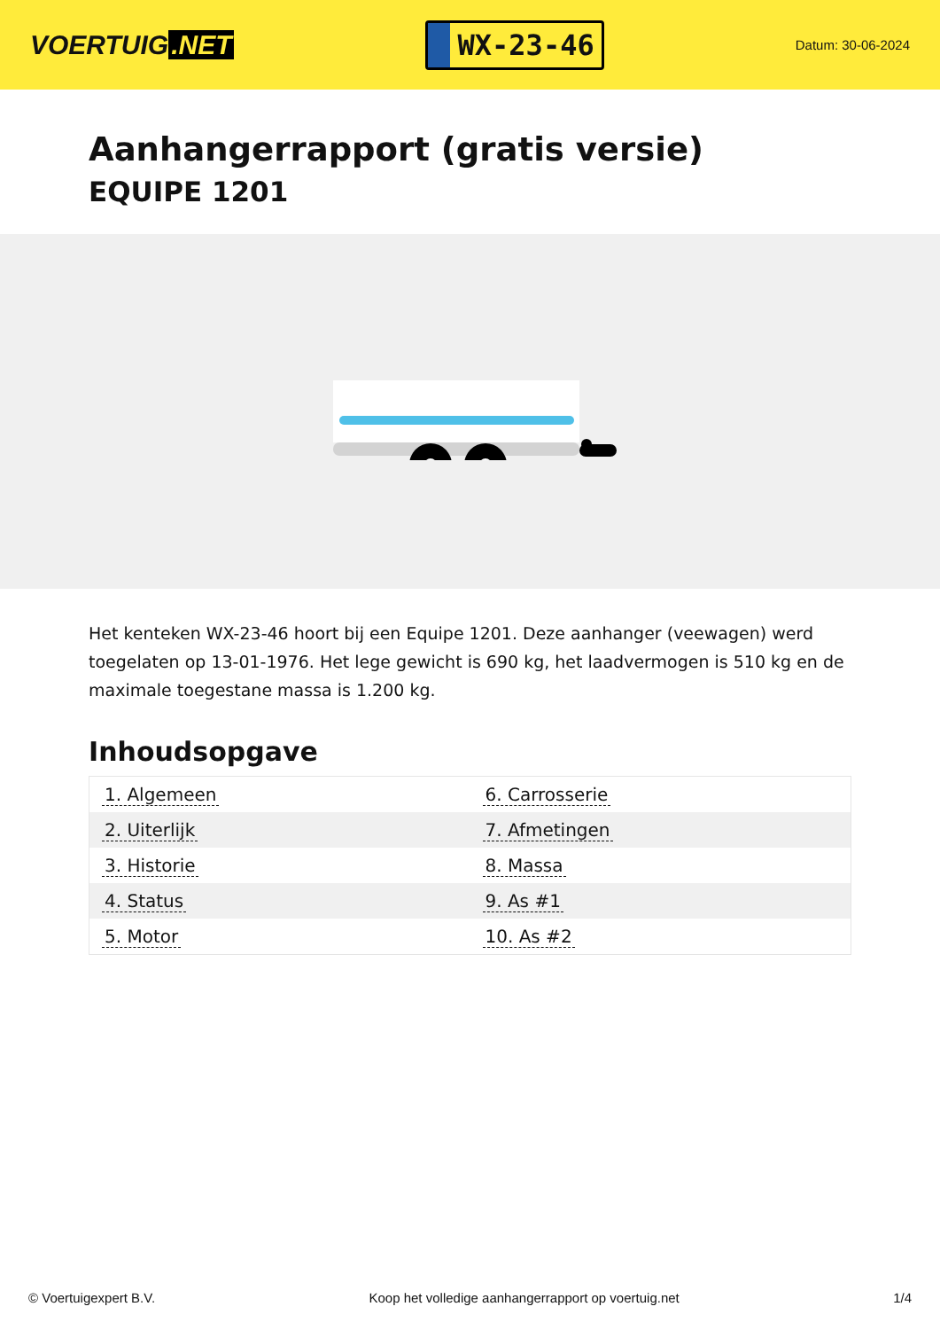VOERTUIG.NET
WX-23-46
Datum: 30-06-2024
Aanhangerrapport (gratis versie)
EQUIPE 1201
Het kenteken WX-23-46 hoort bij een Equipe 1201. Deze aanhanger (veewagen) werd toegelaten op 13-01-1976. Het lege gewicht is 690 kg, het laadvermogen is 510 kg en de maximale toegestane massa is 1.200 kg.
Inhoudsopgave
| 1. Algemeen | 6. Carrosserie |
| 2. Uiterlijk | 7. Afmetingen |
| 3. Historie | 8. Massa |
| 4. Status | 9. As #1 |
| 5. Motor | 10. As #2 |
© Voertuigexpert B.V. Koop het volledige aanhangerrapport op voertuig.net 1/4